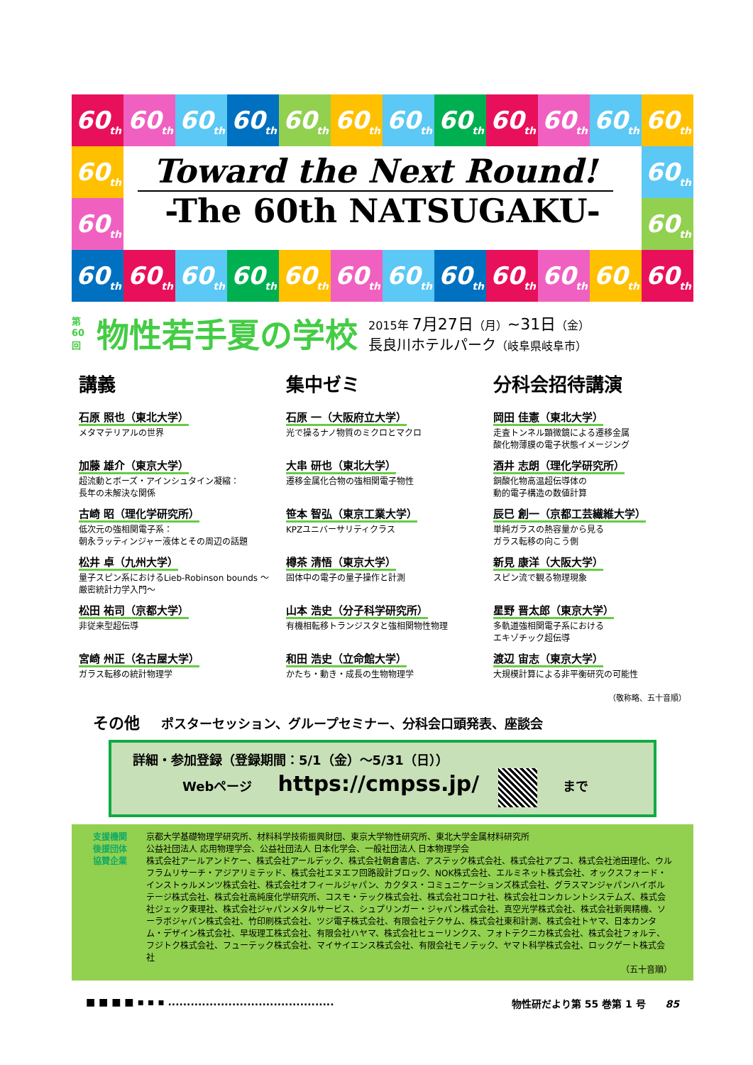60<sub>th</sub>
60<sub>th</sub>
60<sub>th</sub>
60<sub>th</sub>
60<sub>th</sub>
60<sub>th</sub>
60<sub>th</sub>
60<sub>th</sub>
60<sub>th</sub>
60<sub>th</sub>
60<sub>th</sub>
60<sub>th</sub>
60<sub>th</sub>
60<sub>th</sub>
Toward the Next Round!
-The 60th NATSUGAKU-
60<sub>th</sub>
60<sub>th</sub>
60<sub>th</sub>
60<sub>th</sub>
60<sub>th</sub>
60<sub>th</sub>
60<sub>th</sub>
60<sub>th</sub>
60<sub>th</sub>
60<sub>th</sub>
60<sub>th</sub>
60<sub>th</sub>
60<sub>th</sub>
60<sub>th</sub>
第60回 物性若手夏の学校
2015年 7月27日（月）~31日（金）
長良川ホテルパーク（岐阜県岐阜市）
講義
石原 照也（東北大学）
メタマテリアルの世界
加藤 雄介（東京大学）
超流動とボーズ・アインシュタイン凝縮：
長年の未解決な関係
古崎 昭（理化学研究所）
低次元の強相関電子系：
朝永ラッティンジャー液体とその周辺の話題
松井 卓（九州大学）
量子スピン系におけるLieb-Robinson bounds ～厳密統計力学入門～
松田 祐司（京都大学）
非従来型超伝導
宮崎 州正（名古屋大学）
ガラス転移の統計物理学
集中ゼミ
石原 一（大阪府立大学）
光で操るナノ物質のミクロとマクロ
大串 研也（東北大学）
遷移金属化合物の強相関電子物性
笹本 智弘（東京工業大学）
KPZユニバーサリティクラス
樽茶 清悟（東京大学）
固体中の電子の量子操作と計測
山本 浩史（分子科学研究所）
有機相転移トランジスタと強相関物性物理
和田 浩史（立命館大学）
かたち・動き・成長の生物物理学
分科会招待講演
岡田 佳憲（東北大学）
走査トンネル顕微鏡による遷移金属
酸化物薄膜の電子状態イメージング
酒井 志朗（理化学研究所）
銅酸化物高温超伝導体の
動的電子構造の数値計算
辰巳 創一（京都工芸繊維大学）
単純ガラスの熱容量から見る
ガラス転移の向こう側
新見 康洋（大阪大学）
スピン流で観る物理現象
星野 晋太郎（東京大学）
多軌道強相関電子系における
エキゾチック超伝導
渡辺 宙志（東京大学）
大規模計算による非平衡研究の可能性
（敬称略、五十音順）
その他 ポスターセッション、グループセミナー、分科会口頭発表、座談会
詳細・参加登録（登録期間：5/1（金）～5/31（日））
Webページ https://cmpss.jp/ まで
支援機関 京都大学基礎物理学研究所、材料科学技術振興財団、東京大学物性研究所、東北大学金属材料研究所
後援団体 公益社団法人 応用物理学会、公益社団法人 日本化学会、一般社団法人 日本物理学会
協賛企業 株式会社アールアンドケー、株式会社アールデック、株式会社朝倉書店、アステック株式会社、株式会社アプコ、株式会社池田理化、ウルフラムリサーチ・アジアリミテッド、株式会社エヌエフ回路設計ブロック、NOK株式会社、エルミネット株式会社、オックスフォード・インストゥルメンツ株式会社、株式会社オフィールジャパン、カクタス・コミュニケーションズ株式会社、グラスマンジャパンハイボルテージ株式会社、株式会社高純度化学研究所、コスモ・テック株式会社、株式会社コロナ社、株式会社コンカレントシステムズ、株式会社ジェック東理社、株式会社ジャパンメタルサービス、シュプリンガー・ジャパン株式会社、真空光学株式会社、株式会社新興精機、ソーラボジャパン株式会社、竹印刷株式会社、ツジ電子株式会社、有限会社テクサム、株式会社東和計測、株式会社トヤマ、日本カンタム・デザイン株式会社、早坂理工株式会社、有限会社ハヤマ、株式会社ヒューリンクス、フォトテクニカ株式会社、株式会社フォルテ、フジトク株式会社、フューテック株式会社、マイサイエンス株式会社、有限会社モノテック、ヤマト科学株式会社、ロックゲート株式会社
（五十音順）
■ ■ ■ ■ ▪ ▪ ▪ ............................................ 物性研だより第 55 巻第 1 号　　85